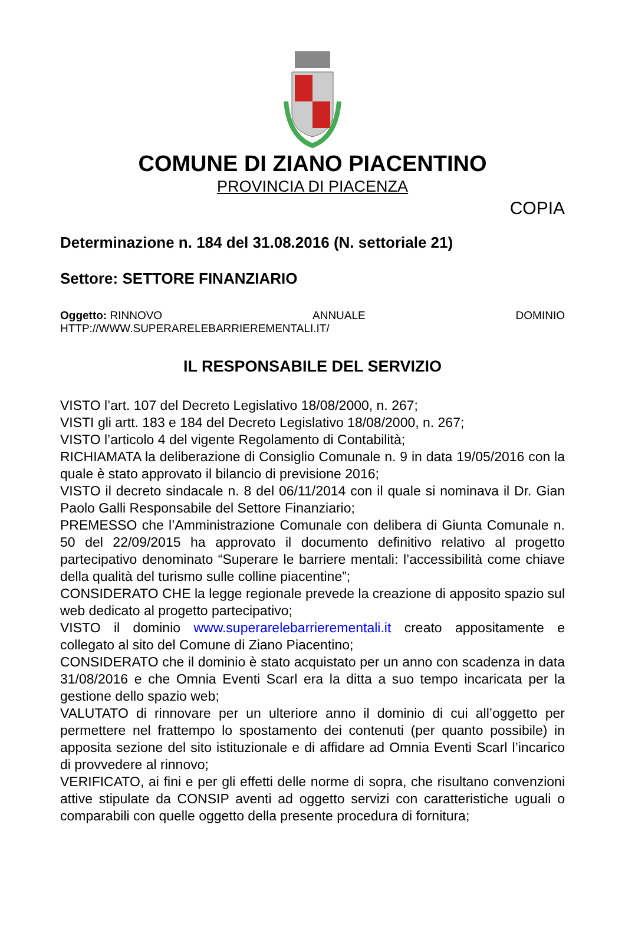COMUNE DI ZIANO PIACENTINO
PROVINCIA DI PIACENZA
COPIA
Determinazione n. 184 del 31.08.2016 (N. settoriale 21)
Settore: SETTORE FINANZIARIO
Oggetto: RINNOVO ANNUALE DOMINIO
HTTP://WWW.SUPERARELEBARRIEREMENTALI.IT/
IL RESPONSABILE DEL SERVIZIO
VISTO l’art. 107 del Decreto Legislativo 18/08/2000, n. 267;
VISTI gli artt. 183 e 184 del Decreto Legislativo 18/08/2000, n. 267;
VISTO l’articolo 4 del vigente Regolamento di Contabilità;
RICHIAMATA la deliberazione di Consiglio Comunale n. 9 in data 19/05/2016 con la quale è stato approvato il bilancio di previsione 2016;
VISTO il decreto sindacale n. 8 del 06/11/2014 con il quale si nominava il Dr. Gian Paolo Galli Responsabile del Settore Finanziario;
PREMESSO che l’Amministrazione Comunale con delibera di Giunta Comunale n. 50 del 22/09/2015 ha approvato il documento definitivo relativo al progetto partecipativo denominato “Superare le barriere mentali: l’accessibilità come chiave della qualità del turismo sulle colline piacentine”;
CONSIDERATO CHE la legge regionale prevede la creazione di apposito spazio sul web dedicato al progetto partecipativo;
VISTO il dominio www.superarelebarrierementali.it creato appositamente e collegato al sito del Comune di Ziano Piacentino;
CONSIDERATO che il dominio è stato acquistato per un anno con scadenza in data 31/08/2016 e che Omnia Eventi Scarl era la ditta a suo tempo incaricata per la gestione dello spazio web;
VALUTATO di rinnovare per un ulteriore anno il dominio di cui all’oggetto per permettere nel frattempo lo spostamento dei contenuti (per quanto possibile) in apposita sezione del sito istituzionale e di affidare ad Omnia Eventi Scarl l’incarico di provvedere al rinnovo;
VERIFICATO, ai fini e per gli effetti delle norme di sopra, che risultano convenzioni attive stipulate da CONSIP aventi ad oggetto servizi con caratteristiche uguali o comparabili con quelle oggetto della presente procedura di fornitura;